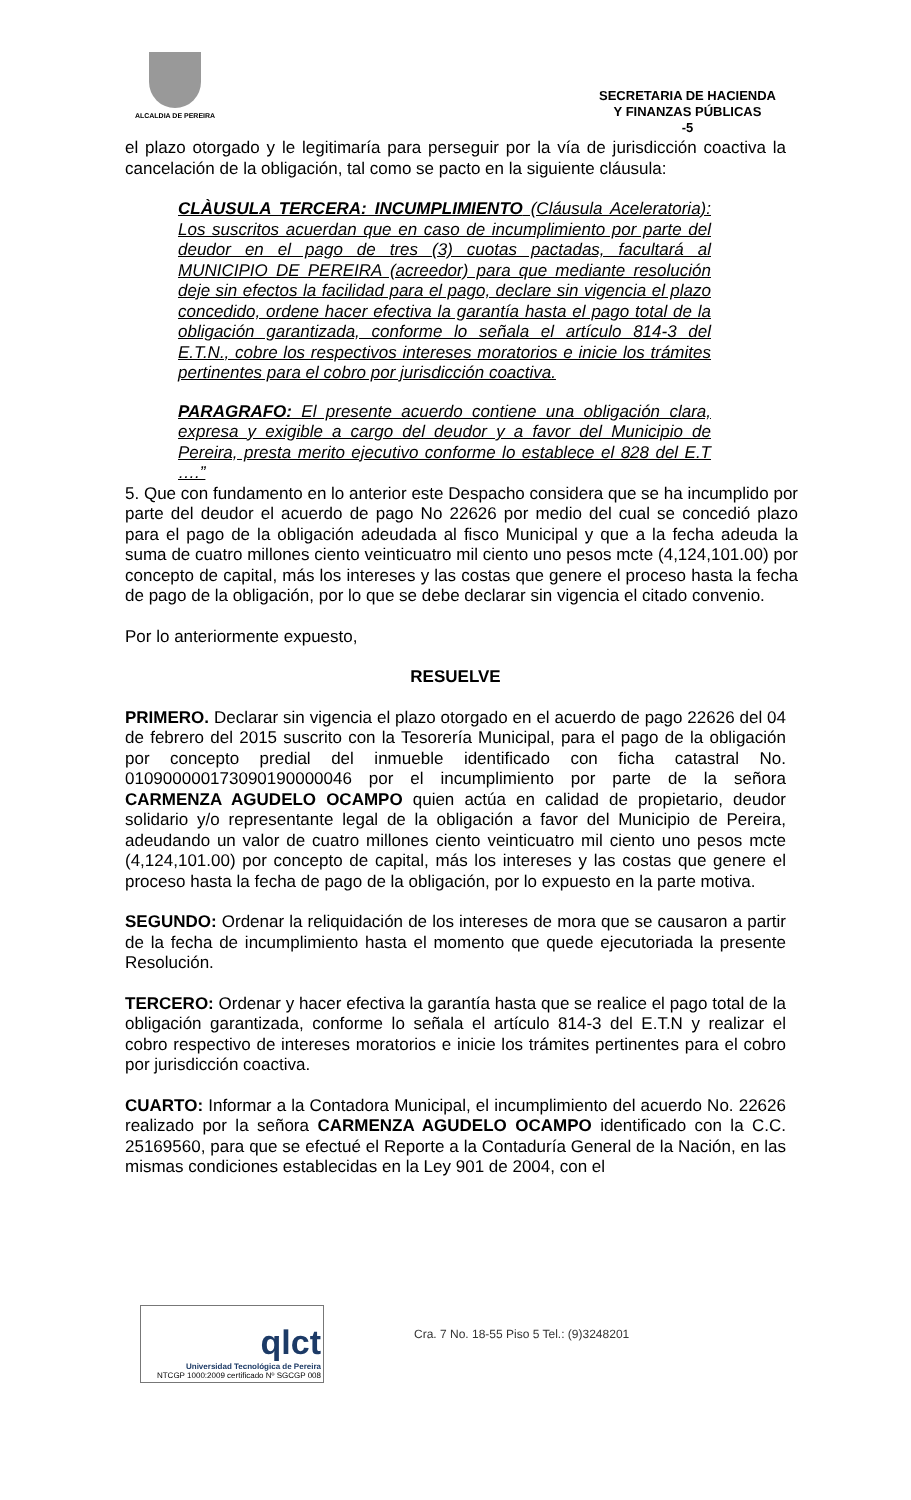ALCALDIA DE PEREIRA
SECRETARIA DE HACIENDA
Y FINANZAS PÚBLICAS
-5
el plazo otorgado y le legitimaría para perseguir por la vía de jurisdicción coactiva la cancelación de la obligación, tal como se pacto en la siguiente cláusula:
CLÀUSULA TERCERA: INCUMPLIMIENTO (Cláusula Aceleratoria): Los suscritos acuerdan que en caso de incumplimiento por parte del deudor en el pago de tres (3) cuotas pactadas, facultará al MUNICIPIO DE PEREIRA (acreedor) para que mediante resolución deje sin efectos la facilidad para el pago, declare sin vigencia el plazo concedido, ordene hacer efectiva la garantía hasta el pago total de la obligación garantizada, conforme lo señala el artículo 814-3 del E.T.N., cobre los respectivos intereses moratorios e inicie los trámites pertinentes para el cobro por jurisdicción coactiva.
PARAGRAFO: El presente acuerdo contiene una obligación clara, expresa y exigible a cargo del deudor y a favor del Municipio de Pereira, presta merito ejecutivo conforme lo establece el 828 del E.T ….”
5. Que con fundamento en lo anterior este Despacho considera que se ha incumplido por parte del deudor el acuerdo de pago No 22626 por medio del cual se concedió plazo para el pago de la obligación adeudada al fisco Municipal y que a la fecha adeuda la suma de cuatro millones ciento veinticuatro mil ciento uno pesos mcte (4,124,101.00) por concepto de capital, más los intereses y las costas que genere el proceso hasta la fecha de pago de la obligación, por lo que se debe declarar sin vigencia el citado convenio.
Por lo anteriormente expuesto,
RESUELVE
PRIMERO. Declarar sin vigencia el plazo otorgado en el acuerdo de pago 22626 del 04 de febrero del 2015 suscrito con la Tesorería Municipal, para el pago de la obligación por concepto predial del inmueble identificado con ficha catastral No. 010900000173090190000046 por el incumplimiento por parte de la señora CARMENZA AGUDELO OCAMPO quien actúa en calidad de propietario, deudor solidario y/o representante legal de la obligación a favor del Municipio de Pereira, adeudando un valor de cuatro millones ciento veinticuatro mil ciento uno pesos mcte (4,124,101.00) por concepto de capital, más los intereses y las costas que genere el proceso hasta la fecha de pago de la obligación, por lo expuesto en la parte motiva.
SEGUNDO: Ordenar la reliquidación de los intereses de mora que se causaron a partir de la fecha de incumplimiento hasta el momento que quede ejecutoriada la presente Resolución.
TERCERO: Ordenar y hacer efectiva la garantía hasta que se realice el pago total de la obligación garantizada, conforme lo señala el artículo 814-3 del E.T.N y realizar el cobro respectivo de intereses moratorios e inicie los trámites pertinentes para el cobro por jurisdicción coactiva.
CUARTO: Informar a la Contadora Municipal, el incumplimiento del acuerdo No. 22626 realizado por la señora CARMENZA AGUDELO OCAMPO identificado con la C.C. 25169560, para que se efectué el Reporte a la Contaduría General de la Nación, en las mismas condiciones establecidas en la Ley 901 de 2004, con el
qlct
Universidad Tecnológica de Pereira
NTCGP 1000:2009 certificado Nº SGCGP 008
Cra. 7 No. 18-55 Piso 5 Tel.: (9)3248201